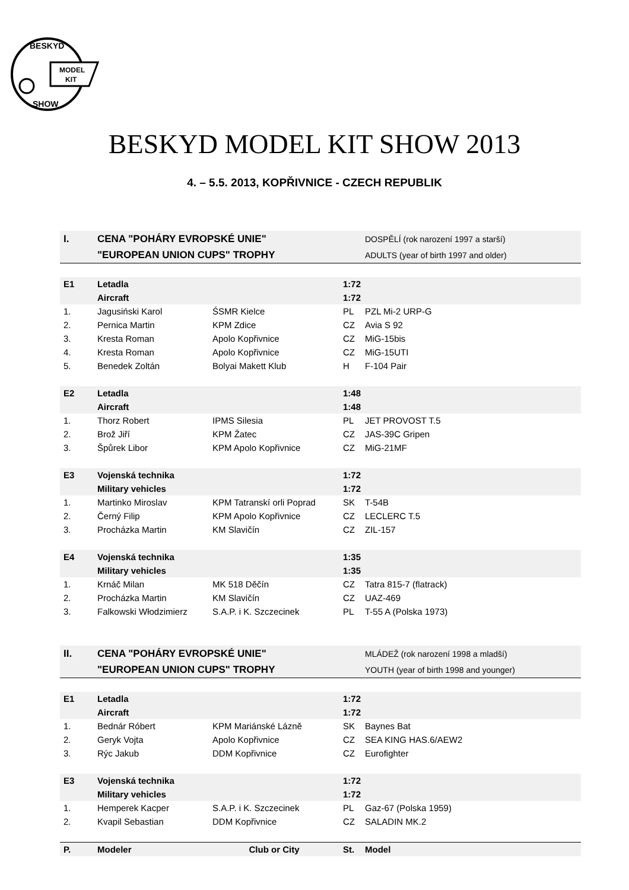MODEL
KIT
BESKYD
SHOW
BESKYD MODEL KIT SHOW 2013
4. – 5.5. 2013, KOPŘIVNICE - CZECH REPUBLIK
| I. | CENA "POHÁRY EVROPSKÉ UNIE" | | | DOSPĚLÍ (rok narození 1997 a starší) |
| | "EUROPEAN UNION CUPS" TROPHY | | | ADULTS (year of birth 1997 and older) |
| E1 | Letadla | | 1:72 | |
| | Aircraft | | 1:72 | |
| 1. | Jagusiński Karol | ŚSMR Kielce | PL | PZL Mi-2 URP-G |
| 2. | Pernica Martin | KPM Zdice | CZ | Avia S 92 |
| 3. | Kresta Roman | Apolo Kopřivnice | CZ | MiG-15bis |
| 4. | Kresta Roman | Apolo Kopřivnice | CZ | MiG-15UTI |
| 5. | Benedek Zoltán | Bolyai Makett Klub | H | F-104 Pair |
| E2 | Letadla | | 1:48 | |
| | Aircraft | | 1:48 | |
| 1. | Thorz Robert | IPMS Silesia | PL | JET PROVOST T.5 |
| 2. | Brož Jiří | KPM Žatec | CZ | JAS-39C Gripen |
| 3. | Špůrek Libor | KPM Apolo Kopřivnice | CZ | MiG-21MF |
| E3 | Vojenská technika | | 1:72 | |
| | Military vehicles | | 1:72 | |
| 1. | Martinko Miroslav | KPM Tatranskí orli Poprad | SK | T-54B |
| 2. | Černý Filip | KPM Apolo Kopřivnice | CZ | LECLERC T.5 |
| 3. | Procházka Martin | KM Slavičín | CZ | ZIL-157 |
| E4 | Vojenská technika | | 1:35 | |
| | Military vehicles | | 1:35 | |
| 1. | Krnáč Milan | MK 518 Děčín | CZ | Tatra 815-7 (flatrack) |
| 2. | Procházka Martin | KM Slavičín | CZ | UAZ-469 |
| 3. | Falkowski Włodzimierz | S.A.P. i K. Szczecinek | PL | T-55 A (Polska 1973) |
| II. | CENA "POHÁRY EVROPSKÉ UNIE" | | | MLÁDEŽ (rok narození 1998 a mladší) |
| | "EUROPEAN UNION CUPS" TROPHY | | | YOUTH (year of birth 1998 and younger) |
| E1 | Letadla | | 1:72 | |
| | Aircraft | | 1:72 | |
| 1. | Bednár Róbert | KPM Mariánské Lázně | SK | Baynes Bat |
| 2. | Geryk Vojta | Apolo Kopřivnice | CZ | SEA KING HAS.6/AEW2 |
| 3. | Rýc Jakub | DDM Kopřivnice | CZ | Eurofighter |
| E3 | Vojenská technika | | 1:72 | |
| | Military vehicles | | 1:72 | |
| 1. | Hemperek Kacper | S.A.P. i K. Szczecinek | PL | Gaz-67 (Polska 1959) |
| 2. | Kvapil Sebastian | DDM Kopřivnice | CZ | SALADIN MK.2 |
| P. | Modeler | Club or City | St. | Model |